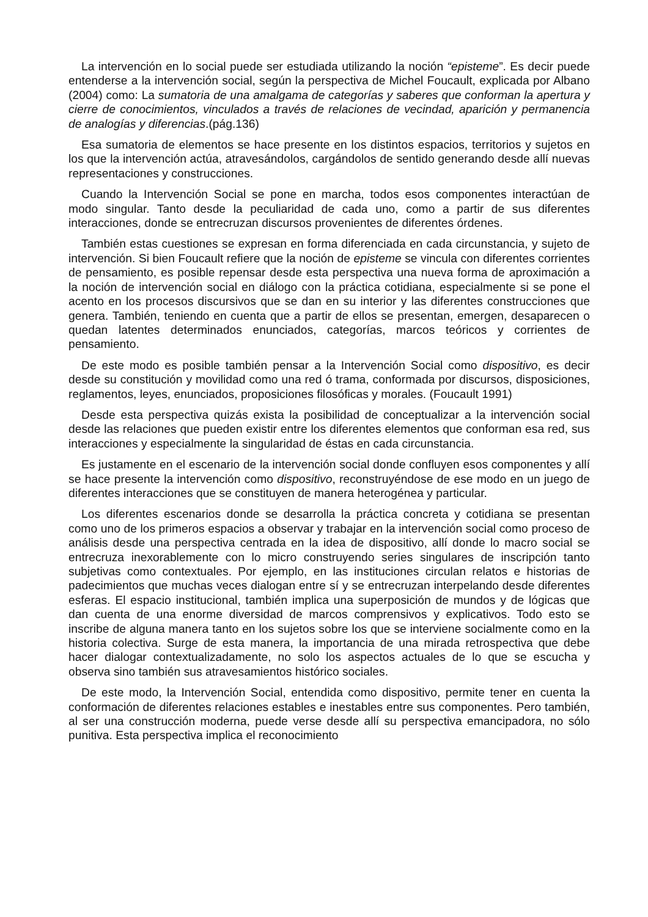La intervención en lo social puede ser estudiada utilizando la noción “episteme”. Es decir puede entenderse a la intervención social, según la perspectiva de Michel Foucault, explicada por Albano (2004) como: La sumatoria de una amalgama de categorías y saberes que conforman la apertura y cierre de conocimientos, vinculados a través de relaciones de vecindad, aparición y permanencia de analogías y diferencias.(pág.136)
Esa sumatoria de elementos se hace presente en los distintos espacios, territorios y sujetos en los que la intervención actúa, atravesándolos, cargándolos de sentido generando desde allí nuevas representaciones y construcciones.
Cuando la Intervención Social se pone en marcha, todos esos componentes interactúan de modo singular. Tanto desde la peculiaridad de cada uno, como a partir de sus diferentes interacciones, donde se entrecruzan discursos provenientes de diferentes órdenes.
También estas cuestiones se expresan en forma diferenciada en cada circunstancia, y sujeto de intervención. Si bien Foucault refiere que la noción de episteme se vincula con diferentes corrientes de pensamiento, es posible repensar desde esta perspectiva una nueva forma de aproximación a la noción de intervención social en diálogo con la práctica cotidiana, especialmente si se pone el acento en los procesos discursivos que se dan en su interior y las diferentes construcciones que genera. También, teniendo en cuenta que a partir de ellos se presentan, emergen, desaparecen o quedan latentes determinados enunciados, categorías, marcos teóricos y corrientes de pensamiento.
De este modo es posible también pensar a la Intervención Social como dispositivo, es decir desde su constitución y movilidad como una red ó trama, conformada por discursos, disposiciones, reglamentos, leyes, enunciados, proposiciones filosóficas y morales. (Foucault 1991)
Desde esta perspectiva quizás exista la posibilidad de conceptualizar a la intervención social desde las relaciones que pueden existir entre los diferentes elementos que conforman esa red, sus interacciones y especialmente la singularidad de éstas en cada circunstancia.
Es justamente en el escenario de la intervención social donde confluyen esos componentes y allí se hace presente la intervención como dispositivo, reconstruyéndose de ese modo en un juego de diferentes interacciones que se constituyen de manera heterogénea y particular.
Los diferentes escenarios donde se desarrolla la práctica concreta y cotidiana se presentan como uno de los primeros espacios a observar y trabajar en la intervención social como proceso de análisis desde una perspectiva centrada en la idea de dispositivo, allí donde lo macro social se entrecruza inexorablemente con lo micro construyendo series singulares de inscripción tanto subjetivas como contextuales. Por ejemplo, en las instituciones circulan relatos e historias de padecimientos que muchas veces dialogan entre sí y se entrecruzan interpelando desde diferentes esferas. El espacio institucional, también implica una superposición de mundos y de lógicas que dan cuenta de una enorme diversidad de marcos comprensivos y explicativos. Todo esto se inscribe de alguna manera tanto en los sujetos sobre los que se interviene socialmente como en la historia colectiva. Surge de esta manera, la importancia de una mirada retrospectiva que debe hacer dialogar contextualizadamente, no solo los aspectos actuales de lo que se escucha y observa sino también sus atravesamientos histórico sociales.
De este modo, la Intervención Social, entendida como dispositivo, permite tener en cuenta la conformación de diferentes relaciones estables e inestables entre sus componentes. Pero también, al ser una construcción moderna, puede verse desde allí su perspectiva emancipadora, no sólo punitiva. Esta perspectiva implica el reconocimiento